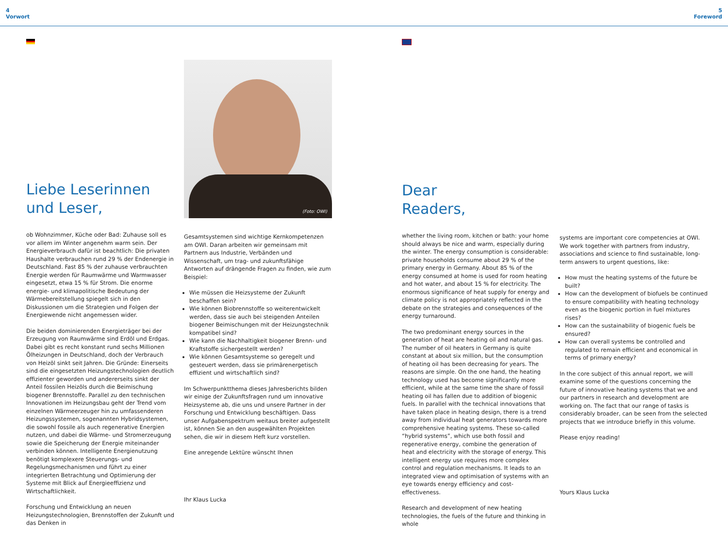4
Vorwort 5
Foreword
Liebe Leserinnen
und Leser,
ob Wohnzimmer, Küche oder Bad: Zuhause soll es vor allem im Winter angenehm warm sein. Der Energieverbrauch dafür ist beachtlich: Die privaten Haushalte verbrauchen rund 29 % der Endenergie in Deutschland. Fast 85 % der zuhause verbrauchten Energie werden für Raumwärme und Warmwasser eingesetzt, etwa 15 % für Strom. Die enorme energie- und klimapolitische Bedeutung der Wärmebereitstellung spiegelt sich in den Diskussionen um die Strategien und Folgen der Energiewende nicht angemessen wider.
Die beiden dominierenden Energieträger bei der Erzeugung von Raumwärme sind Erdöl und Erdgas. Dabei gibt es recht konstant rund sechs Millionen Ölheizungen in Deutschland, doch der Verbrauch von Heizöl sinkt seit Jahren. Die Gründe: Einerseits sind die eingesetzten Heizungstechnologien deutlich effizienter geworden und andererseits sinkt der Anteil fossilen Heizöls durch die Beimischung biogener Brennstoffe. Parallel zu den technischen Innovationen im Heizungsbau geht der Trend vom einzelnen Wärmeerzeuger hin zu umfassenderen Heizungssystemen, sogenannten Hybridsystemen, die sowohl fossile als auch regenerative Energien nutzen, und dabei die Wärme- und Stromerzeugung sowie die Speicherung der Energie miteinander verbinden können. Intelligente Energienutzung benötigt komplexere Steuerungs- und Regelungsmechanismen und führt zu einer integrierten Betrachtung und Optimierung der Systeme mit Blick auf Energieeffizienz und Wirtschaftlichkeit.
Forschung und Entwicklung an neuen Heizungstechnologien, Brennstoffen der Zukunft und das Denken in
(Foto: OWI)
Gesamtsystemen sind wichtige Kernkompetenzen am OWI. Daran arbeiten wir gemeinsam mit Partnern aus Industrie, Verbänden und Wissenschaft, um trag- und zukunftsfähige Antworten auf drängende Fragen zu finden, wie zum Beispiel:
Wie müssen die Heizsysteme der Zukunft beschaffen sein?
Wie können Biobrennstoffe so weiterentwickelt werden, dass sie auch bei steigenden Anteilen biogener Beimischungen mit der Heizungstechnik kompatibel sind?
Wie kann die Nachhaltigkeit biogener Brenn- und Kraftstoffe sichergestellt werden?
Wie können Gesamtsysteme so geregelt und gesteuert werden, dass sie primärenergetisch effizient und wirtschaftlich sind?
Im Schwerpunktthema dieses Jahresberichts bilden wir einige der Zukunftsfragen rund um innovative Heizsysteme ab, die uns und unsere Partner in der Forschung und Entwicklung beschäftigen. Dass unser Aufgabenspektrum weitaus breiter aufgestellt ist, können Sie an den ausgewählten Projekten sehen, die wir in diesem Heft kurz vorstellen.
Eine anregende Lektüre wünscht Ihnen
Ihr Klaus Lucka
Dear
Readers,
whether the living room, kitchen or bath: your home should always be nice and warm, especially during the winter. The energy consumption is considerable: private households consume about 29 % of the primary energy in Germany. About 85 % of the energy consumed at home is used for room heating and hot water, and about 15 % for electricity. The enormous significance of heat supply for energy and climate policy is not appropriately reflected in the debate on the strategies and consequences of the energy turnaround.
The two predominant energy sources in the generation of heat are heating oil and natural gas. The number of oil heaters in Germany is quite constant at about six million, but the consumption of heating oil has been decreasing for years. The reasons are simple. On the one hand, the heating technology used has become significantly more efficient, while at the same time the share of fossil heating oil has fallen due to addition of biogenic fuels. In parallel with the technical innovations that have taken place in heating design, there is a trend away from individual heat generators towards more comprehensive heating systems. These so-called “hybrid systems”, which use both fossil and regenerative energy, combine the generation of heat and electricity with the storage of energy. This intelligent energy use requires more complex control and regulation mechanisms. It leads to an integrated view and optimisation of systems with an eye towards energy efficiency and cost-effectiveness.
Research and development of new heating technologies, the fuels of the future and thinking in whole
systems are important core competencies at OWI. We work together with partners from industry, associations and science to find sustainable, long-term answers to urgent questions, like:
How must the heating systems of the future be built?
How can the development of biofuels be continued to ensure compatibility with heating technology even as the biogenic portion in fuel mixtures rises?
How can the sustainability of biogenic fuels be ensured?
How can overall systems be controlled and regulated to remain efficient and economical in terms of primary energy?
In the core subject of this annual report, we will examine some of the questions concerning the future of innovative heating systems that we and our partners in research and development are working on. The fact that our range of tasks is considerably broader, can be seen from the selected projects that we introduce briefly in this volume.
Please enjoy reading!
Yours Klaus Lucka